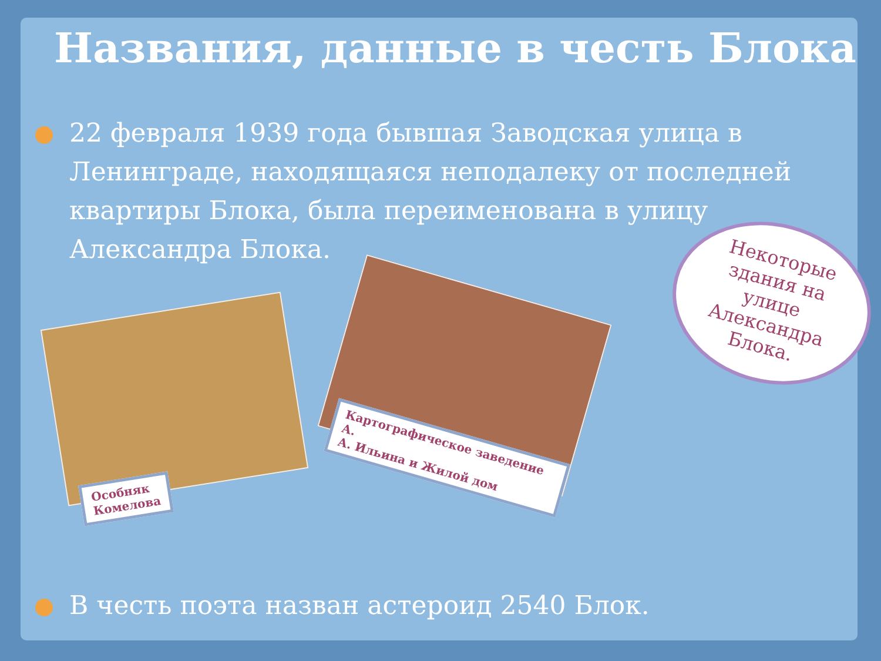Названия, данные в честь Блока
22 февраля 1939 года бывшая Заводская улица в Ленинграде, находящаяся неподалеку от последней квартиры Блока, была переименована в улицу Александра Блока.
Некоторые
здания на
улице
Александра
Блока.
Особняк
Комелова
Картографическое заведение А.
А. Ильина и Жилой дом
В честь поэта назван астероид 2540 Блок.